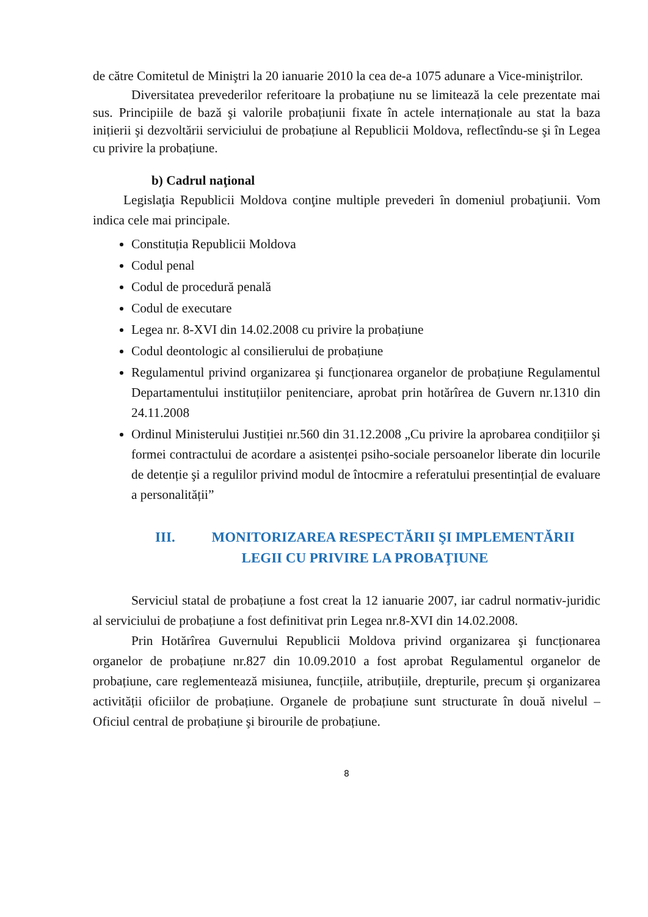de către Comitetul de Miniştri la 20 ianuarie 2010 la cea de-a 1075 adunare a Vice-miniştrilor.
Diversitatea prevederilor referitoare la probațiune nu se limitează la cele prezentate mai sus. Principiile de bază şi valorile probațiunii fixate în actele internaționale au stat la baza inițierii şi dezvoltării serviciului de probațiune al Republicii Moldova, reflectîndu-se şi în Legea cu privire la probațiune.
b) Cadrul naţional
Legislaţia Republicii Moldova conţine multiple prevederi în domeniul probaţiunii. Vom indica cele mai principale.
Constituția Republicii Moldova
Codul penal
Codul de procedură penală
Codul de executare
Legea nr. 8-XVI din 14.02.2008 cu privire la probațiune
Codul deontologic al consilierului de probațiune
Regulamentul privind organizarea şi funcționarea organelor de probațiune Regulamentul Departamentului instituțiilor penitenciare, aprobat prin hotărîrea de Guvern nr.1310 din 24.11.2008
Ordinul Ministerului Justiției nr.560 din 31.12.2008 „Cu privire la aprobarea condițiilor şi formei contractului de acordare a asistenței psiho-sociale persoanelor liberate din locurile de detenție şi a regulilor privind modul de întocmire a referatului presentințial de evaluare a personalității”
III. MONITORIZAREA RESPECTĂRII ŞI IMPLEMENTĂRII
LEGII CU PRIVIRE LA PROBAŢIUNE
Serviciul statal de probațiune a fost creat la 12 ianuarie 2007, iar cadrul normativ-juridic al serviciului de probațiune a fost definitivat prin Legea nr.8-XVI din 14.02.2008.
Prin Hotărîrea Guvernului Republicii Moldova privind organizarea şi funcționarea organelor de probațiune nr.827 din 10.09.2010 a fost aprobat Regulamentul organelor de probațiune, care reglementează misiunea, funcțiile, atribuțiile, drepturile, precum şi organizarea activității oficiilor de probațiune. Organele de probațiune sunt structurate în două nivelul – Oficiul central de probațiune şi birourile de probațiune.
8